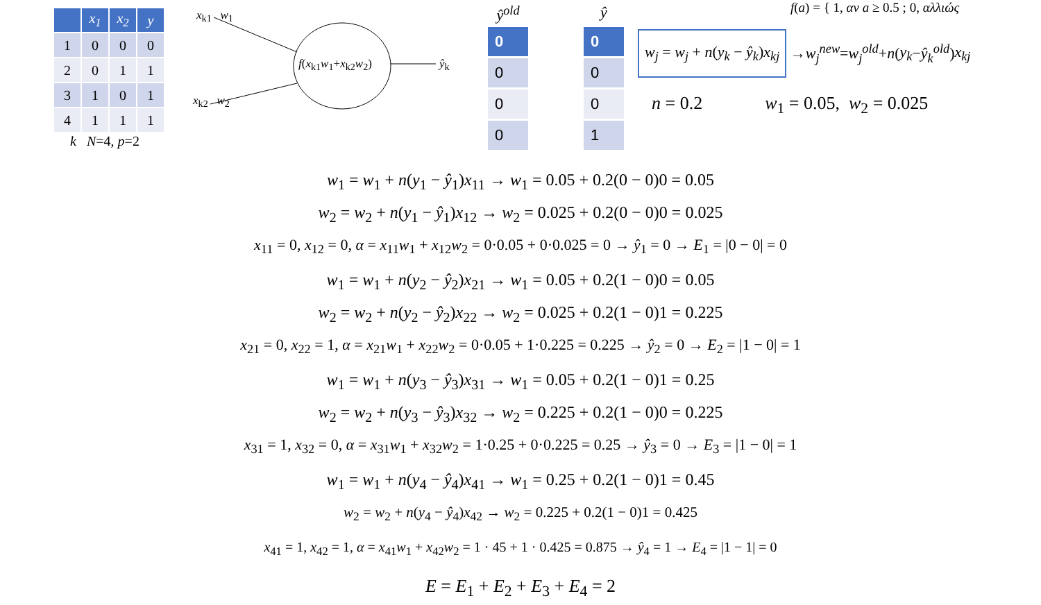| | x<sub>1</sub> | x<sub>2</sub> | y |
| --- | --- | --- | --- |
| 1 | 0 | 0 | 0 |
| 2 | 0 | 1 | 1 |
| 3 | 1 | 0 | 1 |
| 4 | 1 | 1 | 1 |
k N=4, p=2
x<sub>k1</sub> w<sub>1</sub>
f(x<sub>k1</sub>w<sub>1</sub>+x<sub>k2</sub>w<sub>2</sub>) ŷ<sub>k</sub>
x<sub>k2</sub> w<sub>2</sub>
ŷ<sup>old</sup>
0
0
0
0
ŷ
0
0
0
1
f(a) = { 1, αν a ≥ 0.5 ; 0, αλλιώς
w<sub>j</sub> = w<sub>j</sub> + n(y<sub>k</sub> − ŷ<sub>k</sub>)x<sub>kj</sub> → w<sub>j</sub><sup>new</sup> = w<sub>j</sub><sup>old</sup> + n (y<sub>k</sub> − ŷ<sub>k</sub><sup>old</sup>) x<sub>kj</sub>
n = 0.2 w<sub>1</sub> = 0.05, w<sub>2</sub> = 0.025
w<sub>1</sub> = w<sub>1</sub> + n(y<sub>1</sub> − ŷ<sub>1</sub>)x<sub>11</sub> → w<sub>1</sub> = 0.05 + 0.2(0 − 0)0 = 0.05
w<sub>2</sub> = w<sub>2</sub> + n(y<sub>1</sub> − ŷ<sub>1</sub>)x<sub>12</sub> → w<sub>2</sub> = 0.025 + 0.2(0 − 0)0 = 0.025
x<sub>11</sub> = 0, x<sub>12</sub> = 0, α = x<sub>11</sub>w<sub>1</sub> + x<sub>12</sub>w<sub>2</sub> = 0·0.05 + 0·0.025 = 0 → ŷ<sub>1</sub> = 0 → E<sub>1</sub> = |0 − 0| = 0
w<sub>1</sub> = w<sub>1</sub> + n(y<sub>2</sub> − ŷ<sub>2</sub>)x<sub>21</sub> → w<sub>1</sub> = 0.05 + 0.2(1 − 0)0 = 0.05
w<sub>2</sub> = w<sub>2</sub> + n(y<sub>2</sub> − ŷ<sub>2</sub>)x<sub>22</sub> → w<sub>2</sub> = 0.025 + 0.2(1 − 0)1 = 0.225
x<sub>21</sub> = 0, x<sub>22</sub> = 1, α = x<sub>21</sub>w<sub>1</sub> + x<sub>22</sub>w<sub>2</sub> = 0·0.05 + 1·0.225 = 0.225 → ŷ<sub>2</sub> = 0 → E<sub>2</sub> = |1 − 0| = 1
w<sub>1</sub> = w<sub>1</sub> + n(y<sub>3</sub> − ŷ<sub>3</sub>)x<sub>31</sub> → w<sub>1</sub> = 0.05 + 0.2(1 − 0)1 = 0.25
w<sub>2</sub> = w<sub>2</sub> + n(y<sub>3</sub> − ŷ<sub>3</sub>)x<sub>32</sub> → w<sub>2</sub> = 0.225 + 0.2(1 − 0)0 = 0.225
x<sub>31</sub> = 1, x<sub>32</sub> = 0, α = x<sub>31</sub>w<sub>1</sub> + x<sub>32</sub>w<sub>2</sub> = 1·0.25 + 0·0.225 = 0.25 → ŷ<sub>3</sub> = 0 → E<sub>3</sub> = |1 − 0| = 1
w<sub>1</sub> = w<sub>1</sub> + n(y<sub>4</sub> − ŷ<sub>4</sub>)x<sub>41</sub> → w<sub>1</sub> = 0.25 + 0.2(1 − 0)1 = 0.45
w<sub>2</sub> = w<sub>2</sub> + n(y<sub>4</sub> − ŷ<sub>4</sub>)x<sub>42</sub> → w<sub>2</sub> = 0.225 + 0.2(1 − 0)1 = 0.425
x<sub>41</sub> = 1, x<sub>42</sub> = 1, α = x<sub>41</sub>w<sub>1</sub> + x<sub>42</sub>w<sub>2</sub> = 1 · 45 + 1 · 0.425 = 0.875 → ŷ<sub>4</sub> = 1 → E<sub>4</sub> = |1 − 1| = 0
E = E<sub>1</sub> + E<sub>2</sub> + E<sub>3</sub> + E<sub>4</sub> = 2